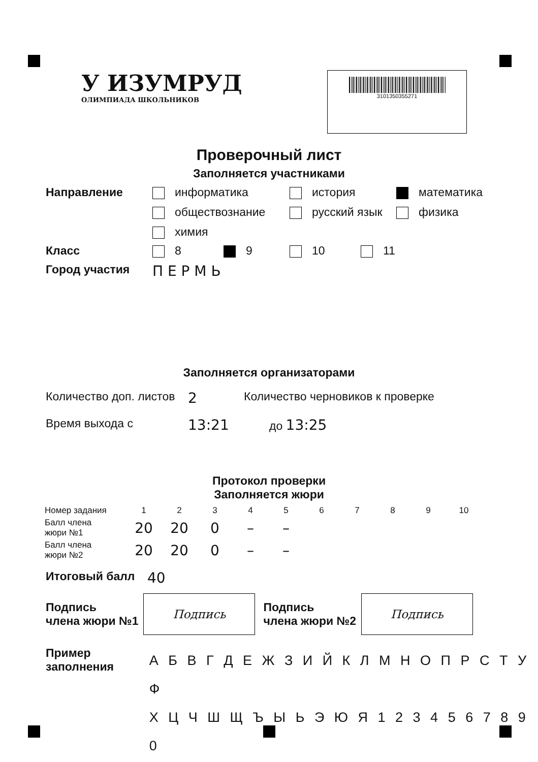У ИЗУМРУД
ОЛИМПИАДА ШКОЛЬНИКОВ
3101350355271
Проверочный лист
Заполняется участниками
Направление информатика
история
математика
обществознание
русский язык
физика
химия
Класс 8 9 10 11
Город участия
П Е Р М Ь
Заполняется организаторами
Количество доп. листов
2
Количество черновиков к проверке
Время выхода с
13:21
до 13:25
Протокол проверки
Заполняется жюри
| Номер задания | 1 | 2 | 3 | 4 | 5 | 6 | 7 | 8 | 9 | 10 |
| --- | --- | --- | --- | --- | --- | --- | --- | --- | --- | --- |
| Балл члена жюри №1 | 20 | 20 | 0 | – | – | | | | | |
| Балл члена жюри №2 | 20 | 20 | 0 | – | – | | | | | |
Итоговый балл
40
Подпись
члена жюри №1
Подпись
Подпись
члена жюри №2
Подпись
Пример
заполнения
А Б В Г Д Е Ж З И Й К Л М Н О П Р С Т У Ф
Х Ц Ч Ш Щ Ъ Ы Ь Э Ю Я 1 2 3 4 5 6 7 8 9 0